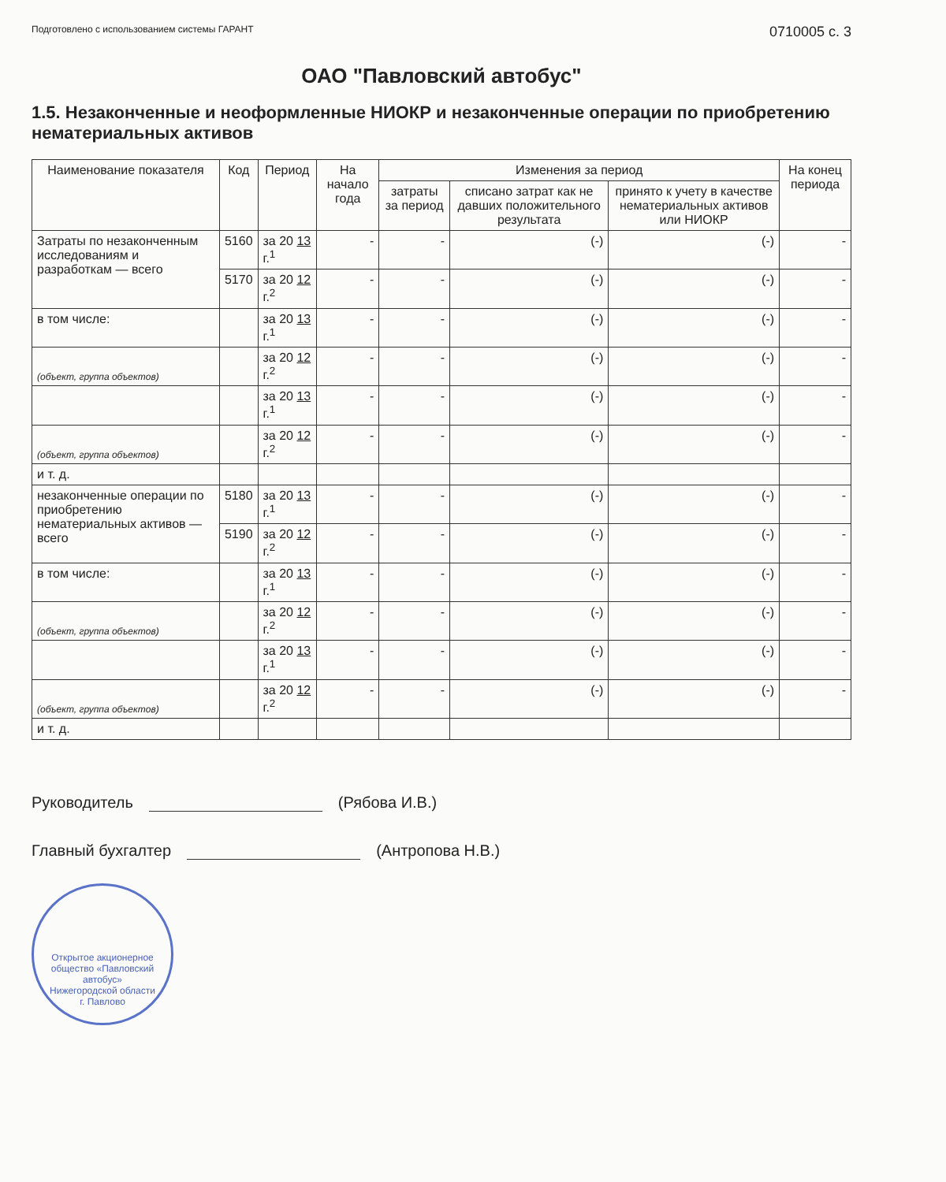Подготовлено с использованием системы ГАРАНТ 0710005 с. 3
ОАО "Павловский автобус"
1.5. Незаконченные и неоформленные НИОКР и незаконченные операции по приобретению нематериальных активов
| Наименование показателя | Код | Период | На начало года | Изменения за период | | | На конец периода |
| --- | --- | --- | --- | --- | --- | --- | --- |
| | | | | затраты за период | списано затрат как не давших положительного результата | принято к учету в качестве нематериальных активов или НИОКР | |
| Затраты по незаконченным исследованиям и разработкам — всего | 5160 | за 20 13 г.<sup>1</sup> | - | - | (-) | (-) | - |
| | 5170 | за 20 12 г.<sup>2</sup> | - | - | (-) | (-) | - |
| в том числе: | | за 20 13 г.<sup>1</sup> | - | - | (-) | (-) | - |
| (объект, группа объектов) | | за 20 12 г.<sup>2</sup> | - | - | (-) | (-) | - |
| | | за 20 13 г.<sup>1</sup> | - | - | (-) | (-) | - |
| (объект, группа объектов) | | за 20 12 г.<sup>2</sup> | - | - | (-) | (-) | - |
| и т. д. | | | | | | | |
| незаконченные операции по приобретению нематериальных активов — всего | 5180 | за 20 13 г.<sup>1</sup> | - | - | (-) | (-) | - |
| | 5190 | за 20 12 г.<sup>2</sup> | - | - | (-) | (-) | - |
| в том числе: | | за 20 13 г.<sup>1</sup> | - | - | (-) | (-) | - |
| (объект, группа объектов) | | за 20 12 г.<sup>2</sup> | - | - | (-) | (-) | - |
| | | за 20 13 г.<sup>1</sup> | - | - | (-) | (-) | - |
| (объект, группа объектов) | | за 20 12 г.<sup>2</sup> | - | - | (-) | (-) | - |
| и т. д. | | | | | | | |
Руководитель (Рябова И.В.)
Главный бухгалтер (Антропова Н.В.)
Открытое акционерное общество «Павловский автобус» Нижегородской области г. Павлово